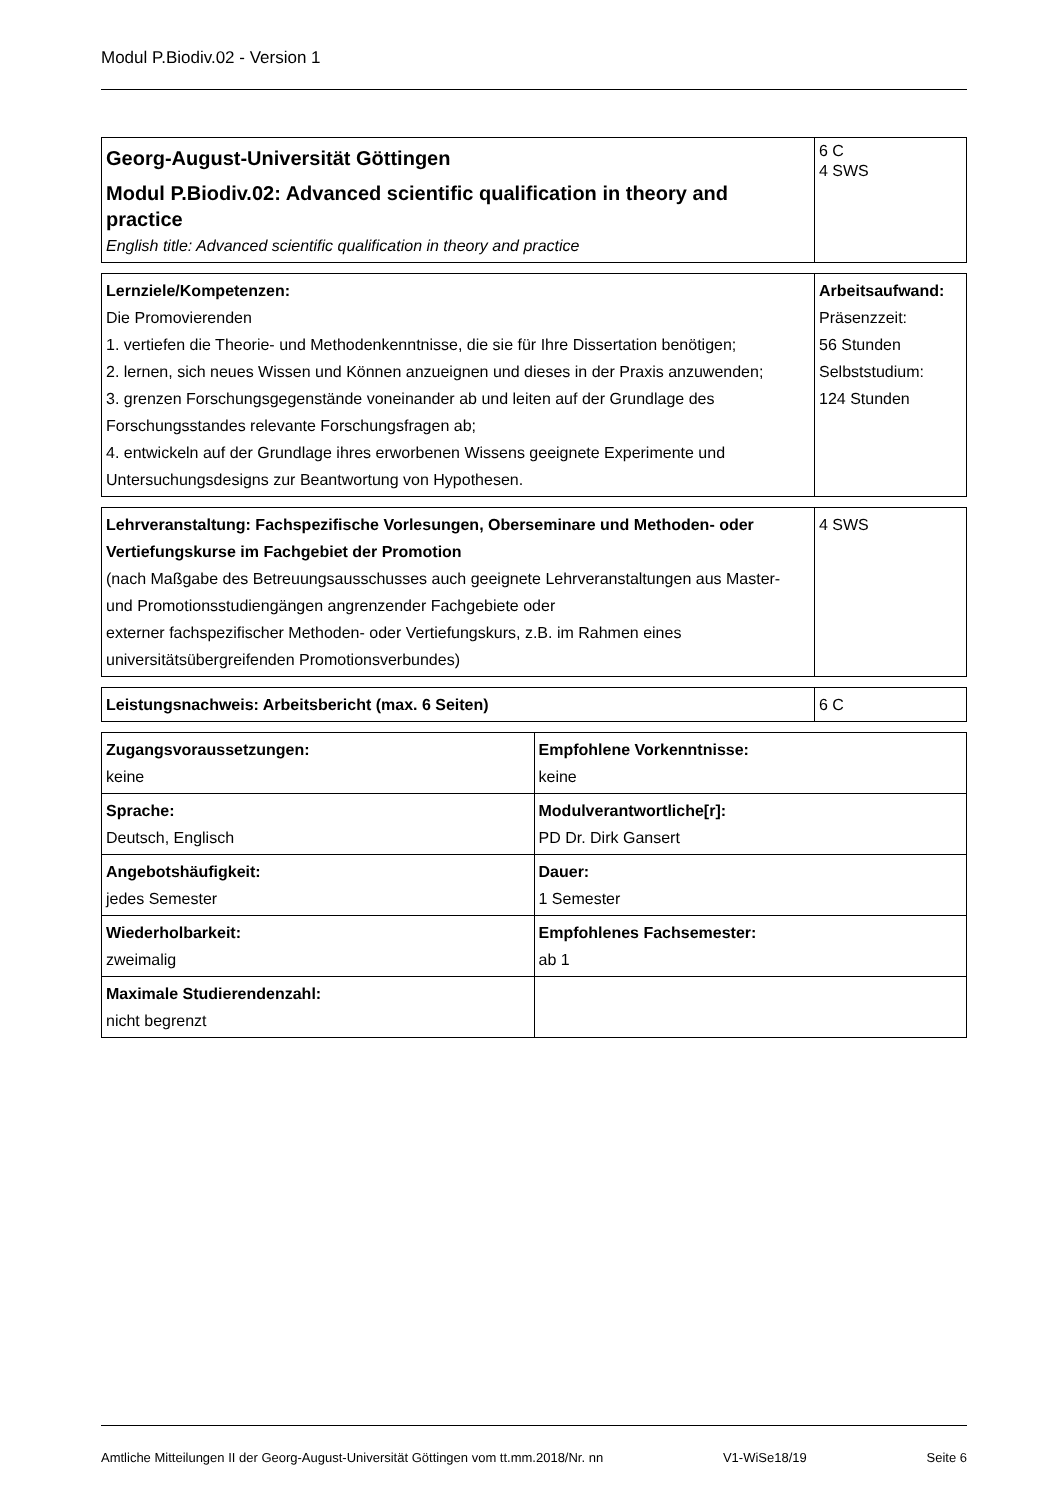Modul P.Biodiv.02 - Version 1
| Georg-August-Universität Göttingen Modul P.Biodiv.02: Advanced scientific qualification in theory and practice English title: Advanced scientific qualification in theory and practice | 6 C 4 SWS |
| Lernziele/Kompetenzen: Die Promovierenden 1. vertiefen die Theorie- und Methodenkenntnisse, die sie für Ihre Dissertation benötigen; 2. lernen, sich neues Wissen und Können anzueignen und dieses in der Praxis anzuwenden; 3. grenzen Forschungsgegenstände voneinander ab und leiten auf der Grundlage des Forschungsstandes relevante Forschungsfragen ab; 4. entwickeln auf der Grundlage ihres erworbenen Wissens geeignete Experimente und Untersuchungsdesigns zur Beantwortung von Hypothesen. | Arbeitsaufwand: Präsenzzeit: 56 Stunden Selbststudium: 124 Stunden |
| Lehrveranstaltung: Fachspezifische Vorlesungen, Oberseminare und Methoden- oder Vertiefungskurse im Fachgebiet der Promotion (nach Maßgabe des Betreuungsausschusses auch geeignete Lehrveranstaltungen aus Master- und Promotionsstudiengängen angrenzender Fachgebiete oder externer fachspezifischer Methoden- oder Vertiefungskurs, z.B. im Rahmen eines universitätsübergreifenden Promotionsverbundes) | 4 SWS |
| Leistungsnachweis: Arbeitsbericht (max. 6 Seiten) | 6 C |
| Zugangsvoraussetzungen: keine | Empfohlene Vorkenntnisse: keine |
| Sprache: Deutsch, Englisch | Modulverantwortliche[r]: PD Dr. Dirk Gansert |
| Angebotshäufigkeit: jedes Semester | Dauer: 1 Semester |
| Wiederholbarkeit: zweimalig | Empfohlenes Fachsemester: ab 1 |
| Maximale Studierendenzahl: nicht begrenzt | |
Amtliche Mitteilungen II der Georg-August-Universität Göttingen vom tt.mm.2018/Nr. nn V1-WiSe18/19 Seite 6